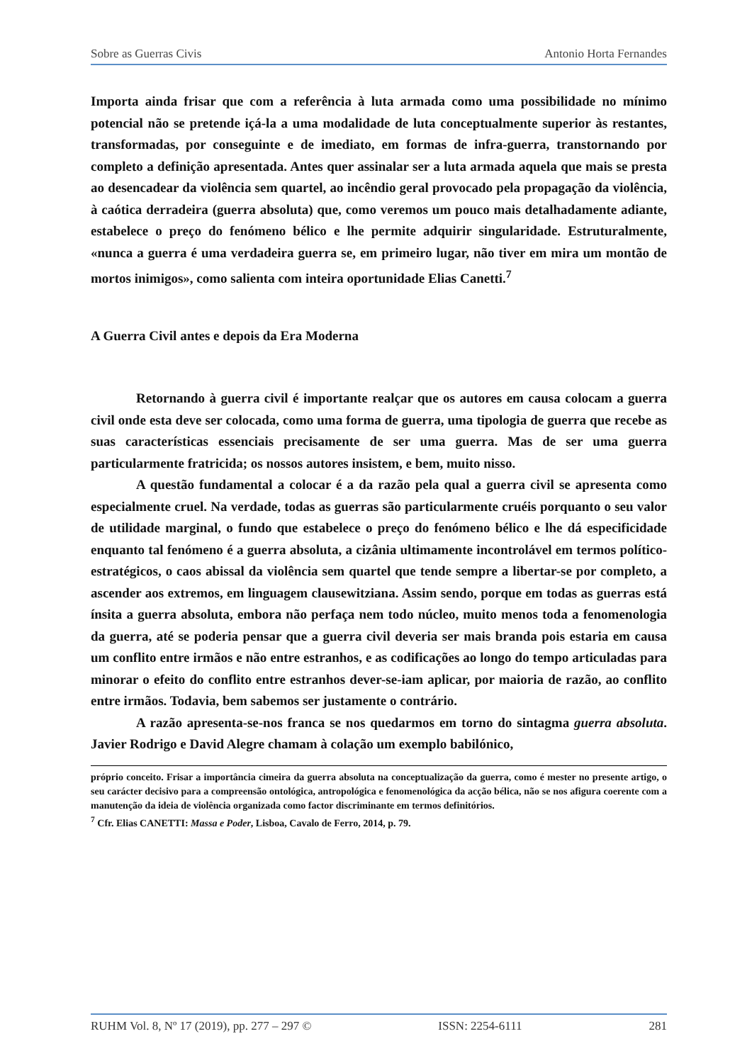Sobre as Guerras Civis Antonio Horta Fernandes
Importa ainda frisar que com a referência à luta armada como uma possibilidade no mínimo potencial não se pretende içá-la a uma modalidade de luta conceptualmente superior às restantes, transformadas, por conseguinte e de imediato, em formas de infra-guerra, transtornando por completo a definição apresentada. Antes quer assinalar ser a luta armada aquela que mais se presta ao desencadear da violência sem quartel, ao incêndio geral provocado pela propagação da violência, à caótica derradeira (guerra absoluta) que, como veremos um pouco mais detalhadamente adiante, estabelece o preço do fenómeno bélico e lhe permite adquirir singularidade. Estruturalmente, «nunca a guerra é uma verdadeira guerra se, em primeiro lugar, não tiver em mira um montão de mortos inimigos», como salienta com inteira oportunidade Elias Canetti.<sup>7</sup>
A Guerra Civil antes e depois da Era Moderna
Retornando à guerra civil é importante realçar que os autores em causa colocam a guerra civil onde esta deve ser colocada, como uma forma de guerra, uma tipologia de guerra que recebe as suas características essenciais precisamente de ser uma guerra. Mas de ser uma guerra particularmente fratricida; os nossos autores insistem, e bem, muito nisso.
A questão fundamental a colocar é a da razão pela qual a guerra civil se apresenta como especialmente cruel. Na verdade, todas as guerras são particularmente cruéis porquanto o seu valor de utilidade marginal, o fundo que estabelece o preço do fenómeno bélico e lhe dá especificidade enquanto tal fenómeno é a guerra absoluta, a cizânia ultimamente incontrolável em termos político-estratégicos, o caos abissal da violência sem quartel que tende sempre a libertar-se por completo, a ascender aos extremos, em linguagem clausewitziana. Assim sendo, porque em todas as guerras está ínsita a guerra absoluta, embora não perfaça nem todo núcleo, muito menos toda a fenomenologia da guerra, até se poderia pensar que a guerra civil deveria ser mais branda pois estaria em causa um conflito entre irmãos e não entre estranhos, e as codificações ao longo do tempo articuladas para minorar o efeito do conflito entre estranhos dever-se-iam aplicar, por maioria de razão, ao conflito entre irmãos. Todavia, bem sabemos ser justamente o contrário.
A razão apresenta-se-nos franca se nos quedarmos em torno do sintagma guerra absoluta. Javier Rodrigo e David Alegre chamam à colação um exemplo babilónico,
próprio conceito. Frisar a importância cimeira da guerra absoluta na conceptualização da guerra, como é mester no presente artigo, o seu carácter decisivo para a compreensão ontológica, antropológica e fenomenológica da acção bélica, não se nos afigura coerente com a manutenção da ideia de violência organizada como factor discriminante em termos definitórios.
<sup>7</sup> Cfr. Elias CANETTI: Massa e Poder, Lisboa, Cavalo de Ferro, 2014, p. 79.
RUHM Vol. 8, Nº 17 (2019), pp. 277 – 297 © ISSN: 2254-6111 281